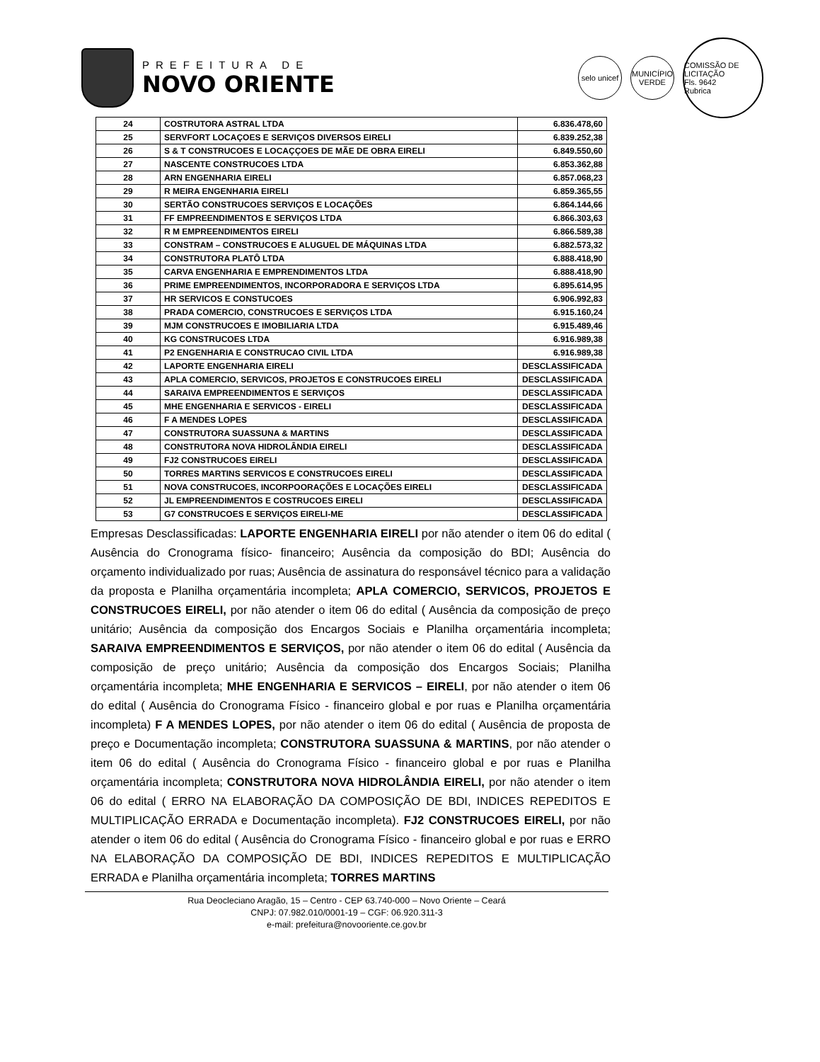PREFEITURA DE
NOVO ORIENTE
selo unicef
MUNICÍPIO VERDE
COMISSÃO DE LICITAÇÃO
Fls. 9642
Rubrica
| 24 | COSTRUTORA ASTRAL LTDA | 6.836.478,60 |
| 25 | SERVFORT LOCAÇOES E SERVIÇOS DIVERSOS EIRELI | 6.839.252,38 |
| 26 | S & T CONSTRUCOES E LOCAÇÇOES DE MÃE DE OBRA EIRELI | 6.849.550,60 |
| 27 | NASCENTE CONSTRUCOES LTDA | 6.853.362,88 |
| 28 | ARN ENGENHARIA EIRELI | 6.857.068,23 |
| 29 | R MEIRA ENGENHARIA EIRELI | 6.859.365,55 |
| 30 | SERTÃO CONSTRUCOES SERVIÇOS E LOCAÇÕES | 6.864.144,66 |
| 31 | FF EMPREENDIMENTOS E SERVIÇOS LTDA | 6.866.303,63 |
| 32 | R M EMPREENDIMENTOS EIRELI | 6.866.589,38 |
| 33 | CONSTRAM – CONSTRUCOES E ALUGUEL DE MÁQUINAS LTDA | 6.882.573,32 |
| 34 | CONSTRUTORA PLATÔ LTDA | 6.888.418,90 |
| 35 | CARVA ENGENHARIA E EMPRENDIMENTOS LTDA | 6.888.418,90 |
| 36 | PRIME EMPREENDIMENTOS, INCORPORADORA E SERVIÇOS LTDA | 6.895.614,95 |
| 37 | HR SERVICOS E CONSTUCOES | 6.906.992,83 |
| 38 | PRADA COMERCIO, CONSTRUCOES E SERVIÇOS LTDA | 6.915.160,24 |
| 39 | MJM CONSTRUCOES E IMOBILIARIA LTDA | 6.915.489,46 |
| 40 | KG CONSTRUCOES LTDA | 6.916.989,38 |
| 41 | P2 ENGENHARIA E CONSTRUCAO CIVIL LTDA | 6.916.989,38 |
| 42 | LAPORTE ENGENHARIA EIRELI | DESCLASSIFICADA |
| 43 | APLA COMERCIO, SERVICOS, PROJETOS E CONSTRUCOES EIRELI | DESCLASSIFICADA |
| 44 | SARAIVA EMPREENDIMENTOS E SERVIÇOS | DESCLASSIFICADA |
| 45 | MHE ENGENHARIA E SERVICOS - EIRELI | DESCLASSIFICADA |
| 46 | F A MENDES LOPES | DESCLASSIFICADA |
| 47 | CONSTRUTORA SUASSUNA & MARTINS | DESCLASSIFICADA |
| 48 | CONSTRUTORA NOVA HIDROLÂNDIA EIRELI | DESCLASSIFICADA |
| 49 | FJ2 CONSTRUCOES EIRELI | DESCLASSIFICADA |
| 50 | TORRES MARTINS SERVICOS E CONSTRUCOES EIRELI | DESCLASSIFICADA |
| 51 | NOVA CONSTRUCOES, INCORPOORAÇÕES E LOCAÇÕES EIRELI | DESCLASSIFICADA |
| 52 | JL EMPREENDIMENTOS E COSTRUCOES EIRELI | DESCLASSIFICADA |
| 53 | G7 CONSTRUCOES E SERVIÇOS EIRELI-ME | DESCLASSIFICADA |
Empresas Desclassificadas: LAPORTE ENGENHARIA EIRELI por não atender o item 06 do edital ( Ausência do Cronograma físico- financeiro; Ausência da composição do BDI; Ausência do orçamento individualizado por ruas; Ausência de assinatura do responsável técnico para a validação da proposta e Planilha orçamentária incompleta; APLA COMERCIO, SERVICOS, PROJETOS E CONSTRUCOES EIRELI, por não atender o item 06 do edital ( Ausência da composição de preço unitário; Ausência da composição dos Encargos Sociais e Planilha orçamentária incompleta; SARAIVA EMPREENDIMENTOS E SERVIÇOS, por não atender o item 06 do edital ( Ausência da composição de preço unitário; Ausência da composição dos Encargos Sociais; Planilha orçamentária incompleta; MHE ENGENHARIA E SERVICOS – EIRELI, por não atender o item 06 do edital ( Ausência do Cronograma Físico - financeiro global e por ruas e Planilha orçamentária incompleta) F A MENDES LOPES, por não atender o item 06 do edital ( Ausência de proposta de preço e Documentação incompleta; CONSTRUTORA SUASSUNA & MARTINS, por não atender o item 06 do edital ( Ausência do Cronograma Físico - financeiro global e por ruas e Planilha orçamentária incompleta; CONSTRUTORA NOVA HIDROLÂNDIA EIRELI, por não atender o item 06 do edital ( ERRO NA ELABORAÇÃO DA COMPOSIÇÃO DE BDI, INDICES REPEDITOS E MULTIPLICAÇÃO ERRADA e Documentação incompleta). FJ2 CONSTRUCOES EIRELI, por não atender o item 06 do edital ( Ausência do Cronograma Físico - financeiro global e por ruas e ERRO NA ELABORAÇÃO DA COMPOSIÇÃO DE BDI, INDICES REPEDITOS E MULTIPLICAÇÃO ERRADA e Planilha orçamentária incompleta; TORRES MARTINS
Rua Deocleciano Aragão, 15 – Centro - CEP 63.740-000 – Novo Oriente – Ceará
CNPJ: 07.982.010/0001-19 – CGF: 06.920.311-3
e-mail: prefeitura@novooriente.ce.gov.br